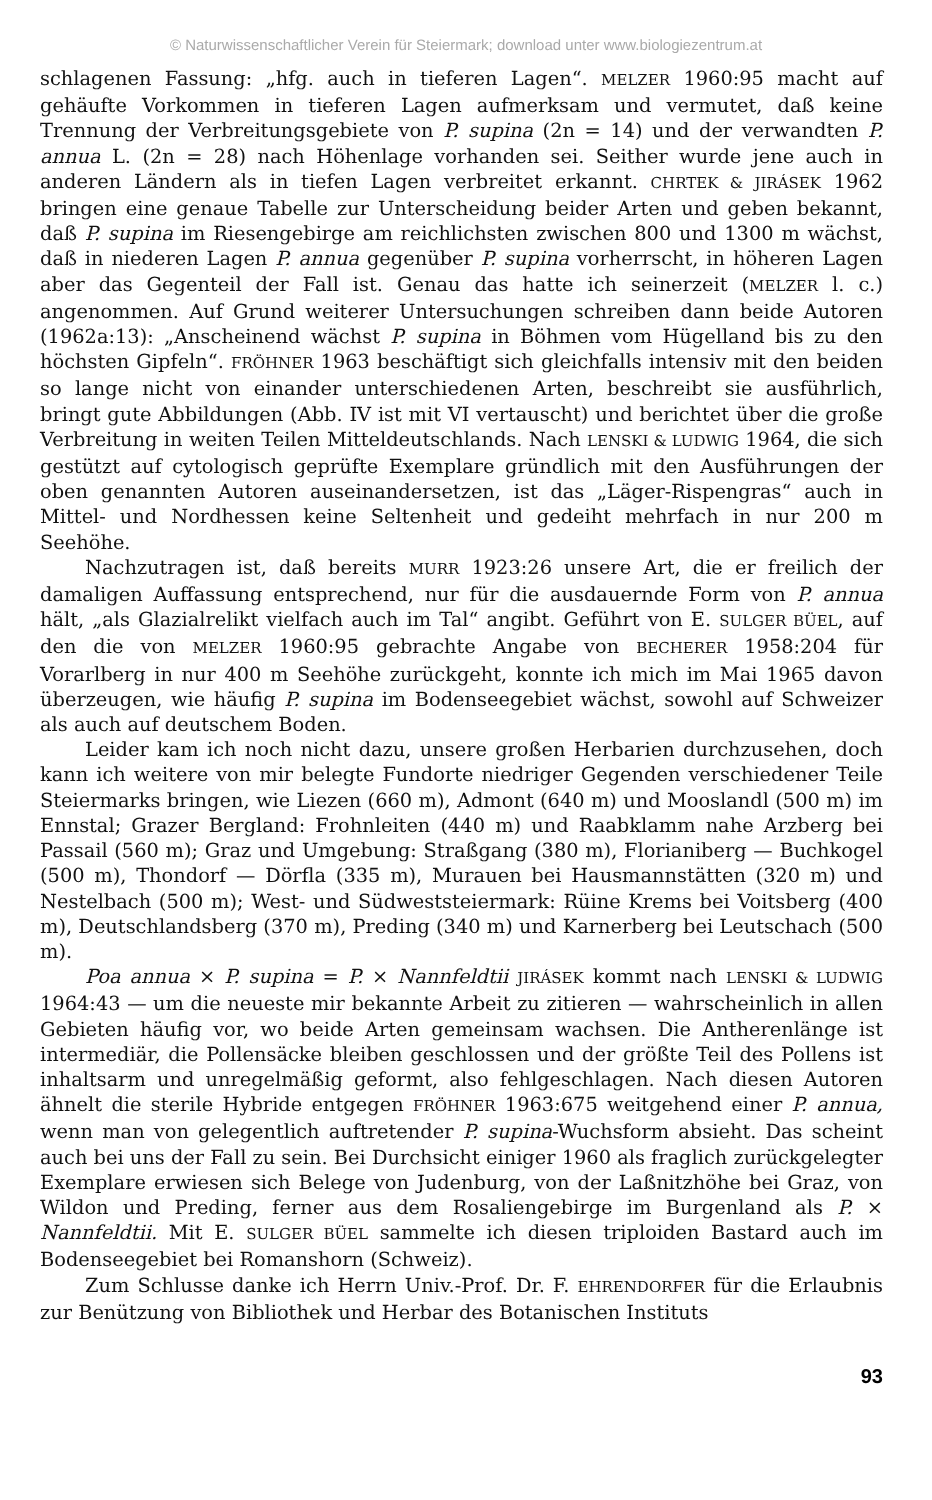© Naturwissenschaftlicher Verein für Steiermark; download unter www.biologiezentrum.at
schlagenen Fassung: „hfg. auch in tieferen Lagen“. MELZER 1960:95 macht auf gehäufte Vorkommen in tieferen Lagen aufmerksam und vermutet, daß keine Trennung der Verbreitungsgebiete von P. supina (2n = 14) und der verwandten P. annua L. (2n = 28) nach Höhenlage vorhanden sei. Seither wurde jene auch in anderen Ländern als in tiefen Lagen verbreitet erkannt. CHRTEK & JIRÁSEK 1962 bringen eine genaue Tabelle zur Unterscheidung beider Arten und geben bekannt, daß P. supina im Riesengebirge am reichlichsten zwischen 800 und 1300 m wächst, daß in niederen Lagen P. annua gegenüber P. supina vorherrscht, in höheren Lagen aber das Gegenteil der Fall ist. Genau das hatte ich seinerzeit (MELZER l. c.) angenommen. Auf Grund weiterer Untersuchungen schreiben dann beide Autoren (1962a:13): „Anscheinend wächst P. supina in Böhmen vom Hügelland bis zu den höchsten Gipfeln“. FRÖHNER 1963 beschäftigt sich gleichfalls intensiv mit den beiden so lange nicht von einander unterschiedenen Arten, beschreibt sie ausführlich, bringt gute Abbildungen (Abb. IV ist mit VI vertauscht) und berichtet über die große Verbreitung in weiten Teilen Mitteldeutschlands. Nach LENSKI & LUDWIG 1964, die sich gestützt auf cytologisch geprüfte Exemplare gründlich mit den Ausführungen der oben genannten Autoren auseinandersetzen, ist das „Läger-Rispengras“ auch in Mittel- und Nordhessen keine Seltenheit und gedeiht mehrfach in nur 200 m Seehöhe.
Nachzutragen ist, daß bereits MURR 1923:26 unsere Art, die er freilich der damaligen Auffassung entsprechend, nur für die ausdauernde Form von P. annua hält, „als Glazialrelikt vielfach auch im Tal“ angibt. Geführt von E. SULGER BÜEL, auf den die von MELZER 1960:95 gebrachte Angabe von BECHERER 1958:204 für Vorarlberg in nur 400 m Seehöhe zurückgeht, konnte ich mich im Mai 1965 davon überzeugen, wie häufig P. supina im Bodenseegebiet wächst, sowohl auf Schweizer als auch auf deutschem Boden.
Leider kam ich noch nicht dazu, unsere großen Herbarien durchzusehen, doch kann ich weitere von mir belegte Fundorte niedriger Gegenden verschiedener Teile Steiermarks bringen, wie Liezen (660 m), Admont (640 m) und Mooslandl (500 m) im Ennstal; Grazer Bergland: Frohnleiten (440 m) und Raabklamm nahe Arzberg bei Passail (560 m); Graz und Umgebung: Straßgang (380 m), Florianiberg — Buchkogel (500 m), Thondorf — Dörfla (335 m), Murauen bei Hausmannstätten (320 m) und Nestelbach (500 m); West- und Südweststeiermark: Rüine Krems bei Voitsberg (400 m), Deutschlandsberg (370 m), Preding (340 m) und Karnerberg bei Leutschach (500 m).
Poa annua × P. supina = P. × Nannfeldtii JIRÁSEK kommt nach LENSKI & LUDWIG 1964:43 — um die neueste mir bekannte Arbeit zu zitieren — wahrscheinlich in allen Gebieten häufig vor, wo beide Arten gemeinsam wachsen. Die Antherenlänge ist intermediär, die Pollensäcke bleiben geschlossen und der größte Teil des Pollens ist inhaltsarm und unregelmäßig geformt, also fehlgeschlagen. Nach diesen Autoren ähnelt die sterile Hybride entgegen FRÖHNER 1963:675 weitgehend einer P. annua, wenn man von gelegentlich auftretender P. supina-Wuchsform absieht. Das scheint auch bei uns der Fall zu sein. Bei Durchsicht einiger 1960 als fraglich zurückgelegter Exemplare erwiesen sich Belege von Judenburg, von der Laßnitzhöhe bei Graz, von Wildon und Preding, ferner aus dem Rosaliengebirge im Burgenland als P. × Nannfeldtii. Mit E. SULGER BÜEL sammelte ich diesen triploiden Bastard auch im Bodenseegebiet bei Romanshorn (Schweiz).
Zum Schlusse danke ich Herrn Univ.-Prof. Dr. F. EHRENDORFER für die Erlaubnis zur Benützung von Bibliothek und Herbar des Botanischen Instituts
93